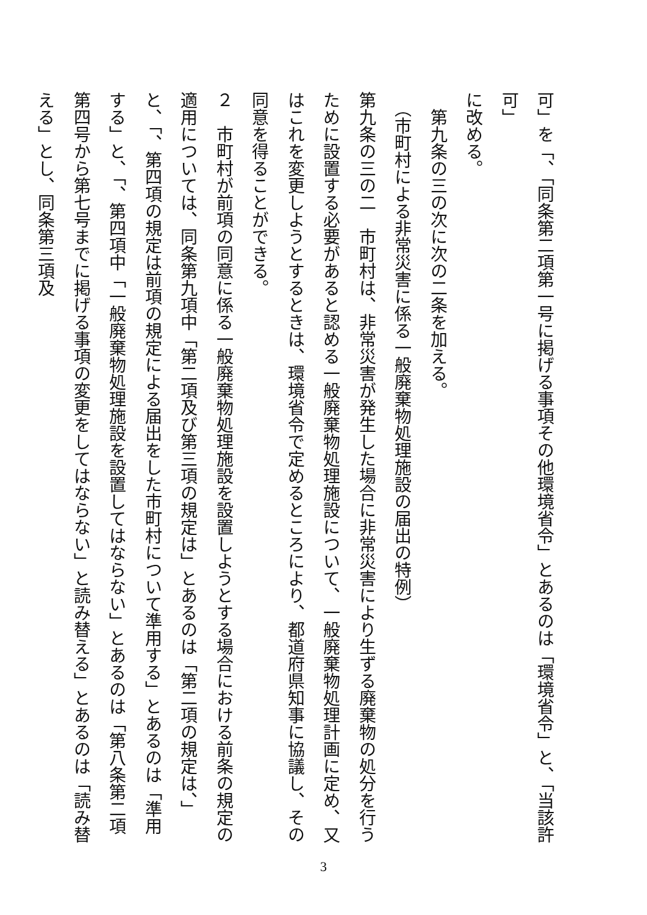可」を「、「同条第二項第一号に掲げる事項その他環境省令」とあるのは「環境省令」と、「当該許可」
に改める。
　第九条の三の次に次の二条を加える。
　（市町村による非常災害に係る一般廃棄物処理施設の届出の特例）
第九条の三の二　市町村は、非常災害が発生した場合に非常災害により生ずる廃棄物の処分を行うために設置する必要があると認める一般廃棄物処理施設について、一般廃棄物処理計画に定め、又はこれを変更しようとするときは、環境省令で定めるところにより、都道府県知事に協議し、その同意を得ることができる。
２　市町村が前項の同意に係る一般廃棄物処理施設を設置しようとする場合における前条の規定の適用については、同条第九項中「第二項及び第三項の規定は」とあるのは「第二項の規定は、」と、「、第四項の規定は前項の規定による届出をした市町村について準用する」とあるのは「準用する」と、「、第四項中「一般廃棄物処理施設を設置してはならない」とあるのは「第八条第二項第四号から第七号までに掲げる事項の変更をしてはならない」と読み替える」とあるのは「読み替える」とし、同条第三項及
3